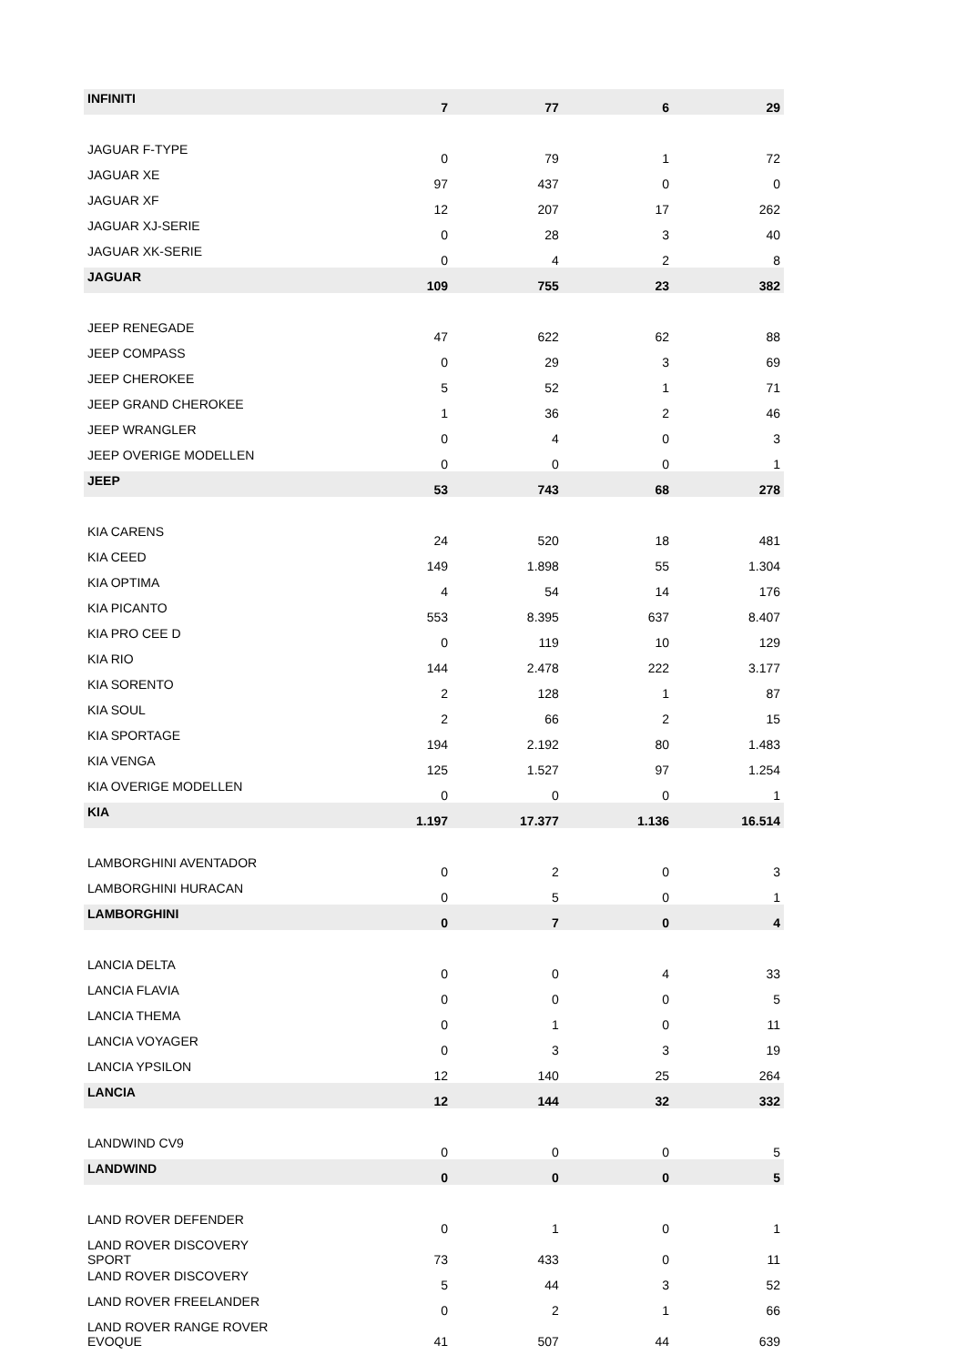| INFINITI | 7 | 77 | 6 | 29 |
| JAGUAR F-TYPE | 0 | 79 | 1 | 72 |
| JAGUAR XE | 97 | 437 | 0 | 0 |
| JAGUAR XF | 12 | 207 | 17 | 262 |
| JAGUAR XJ-SERIE | 0 | 28 | 3 | 40 |
| JAGUAR XK-SERIE | 0 | 4 | 2 | 8 |
| JAGUAR | 109 | 755 | 23 | 382 |
| JEEP RENEGADE | 47 | 622 | 62 | 88 |
| JEEP COMPASS | 0 | 29 | 3 | 69 |
| JEEP CHEROKEE | 5 | 52 | 1 | 71 |
| JEEP GRAND CHEROKEE | 1 | 36 | 2 | 46 |
| JEEP WRANGLER | 0 | 4 | 0 | 3 |
| JEEP OVERIGE MODELLEN | 0 | 0 | 0 | 1 |
| JEEP | 53 | 743 | 68 | 278 |
| KIA CARENS | 24 | 520 | 18 | 481 |
| KIA CEED | 149 | 1.898 | 55 | 1.304 |
| KIA OPTIMA | 4 | 54 | 14 | 176 |
| KIA PICANTO | 553 | 8.395 | 637 | 8.407 |
| KIA PRO CEE D | 0 | 119 | 10 | 129 |
| KIA RIO | 144 | 2.478 | 222 | 3.177 |
| KIA SORENTO | 2 | 128 | 1 | 87 |
| KIA SOUL | 2 | 66 | 2 | 15 |
| KIA SPORTAGE | 194 | 2.192 | 80 | 1.483 |
| KIA VENGA | 125 | 1.527 | 97 | 1.254 |
| KIA OVERIGE MODELLEN | 0 | 0 | 0 | 1 |
| KIA | 1.197 | 17.377 | 1.136 | 16.514 |
| LAMBORGHINI AVENTADOR | 0 | 2 | 0 | 3 |
| LAMBORGHINI HURACAN | 0 | 5 | 0 | 1 |
| LAMBORGHINI | 0 | 7 | 0 | 4 |
| LANCIA DELTA | 0 | 0 | 4 | 33 |
| LANCIA FLAVIA | 0 | 0 | 0 | 5 |
| LANCIA THEMA | 0 | 1 | 0 | 11 |
| LANCIA VOYAGER | 0 | 3 | 3 | 19 |
| LANCIA YPSILON | 12 | 140 | 25 | 264 |
| LANCIA | 12 | 144 | 32 | 332 |
| LANDWIND CV9 | 0 | 0 | 0 | 5 |
| LANDWIND | 0 | 0 | 0 | 5 |
| LAND ROVER DEFENDER | 0 | 1 | 0 | 1 |
| LAND ROVER DISCOVERY SPORT | 73 | 433 | 0 | 11 |
| LAND ROVER DISCOVERY | 5 | 44 | 3 | 52 |
| LAND ROVER FREELANDER | 0 | 2 | 1 | 66 |
| LAND ROVER RANGE ROVER EVOQUE | 41 | 507 | 44 | 639 |